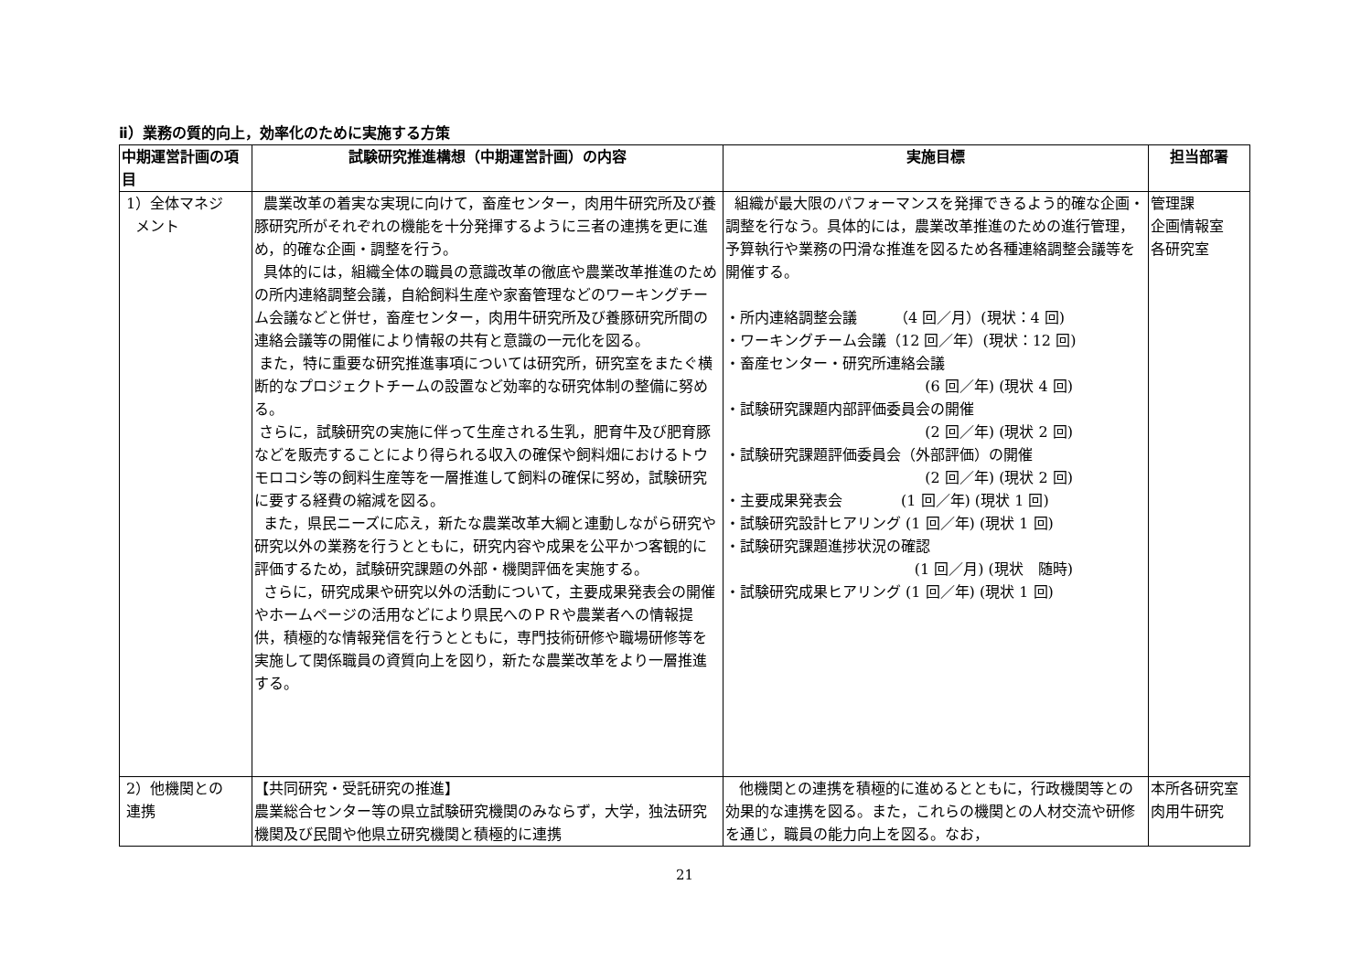ⅱ）業務の質的向上，効率化のために実施する方策
| 中期運営計画の項目 | 試験研究推進構想（中期運営計画）の内容 | 実施目標 | 担当部署 |
| --- | --- | --- | --- |
| 1）全体マネジ メント | 農業改革の着実な実現に向けて，畜産センター，肉用牛研究所及び養豚研究所がそれぞれの機能を十分発揮するように三者の連携を更に進め，的確な企画・調整を行う。 具体的には，組織全体の職員の意識改革の徹底や農業改革推進のための所内連絡調整会議，自給飼料生産や家畜管理などのワーキングチーム会議などと併せ，畜産センター，肉用牛研究所及び養豚研究所間の連絡会議等の開催により情報の共有と意識の一元化を図る。 また，特に重要な研究推進事項については研究所，研究室をまたぐ横断的なプロジェクトチームの設置など効率的な研究体制の整備に努める。 さらに，試験研究の実施に伴って生産される生乳，肥育牛及び肥育豚などを販売することにより得られる収入の確保や飼料畑におけるトウモロコシ等の飼料生産等を一層推進して飼料の確保に努め，試験研究に要する経費の縮減を図る。 また，県民ニーズに応え，新たな農業改革大綱と連動しながら研究や研究以外の業務を行うとともに，研究内容や成果を公平かつ客観的に評価するため，試験研究課題の外部・機関評価を実施する。 さらに，研究成果や研究以外の活動について，主要成果発表会の開催やホームページの活用などにより県民へのＰＲや農業者への情報提供，積極的な情報発信を行うとともに，専門技術研修や職場研修等を実施して関係職員の資質向上を図り，新たな農業改革をより一層推進する。 | 組織が最大限のパフォーマンスを発揮できるよう的確な企画・調整を行なう。具体的には，農業改革推進のための進行管理，予算執行や業務の円滑な推進を図るため各種連絡調整会議等を開催する。 ・所内連絡調整会議 （4 回／月）(現状：4 回) ・ワーキングチーム会議（12 回／年）(現状：12 回) ・畜産センター・研究所連絡会議 (6 回／年) (現状 4 回) ・試験研究課題内部評価委員会の開催 (2 回／年) (現状 2 回) ・試験研究課題評価委員会（外部評価）の開催 (2 回／年) (現状 2 回) ・主要成果発表会 (1 回／年) (現状 1 回) ・試験研究設計ヒアリング (1 回／年) (現状 1 回) ・試験研究課題進捗状況の確認 (1 回／月) (現状 随時) ・試験研究成果ヒアリング (1 回／年) (現状 1 回) | 管理課 企画情報室 各研究室 |
| 2）他機関との 連携 | 【共同研究・受託研究の推進】 農業総合センター等の県立試験研究機関のみならず，大学，独法研究機関及び民間や他県立研究機関と積極的に連携 | 他機関との連携を積極的に進めるとともに，行政機関等との効果的な連携を図る。また，これらの機関との人材交流や研修を通じ，職員の能力向上を図る。なお， | 本所各研究室 肉用牛研究 |
21